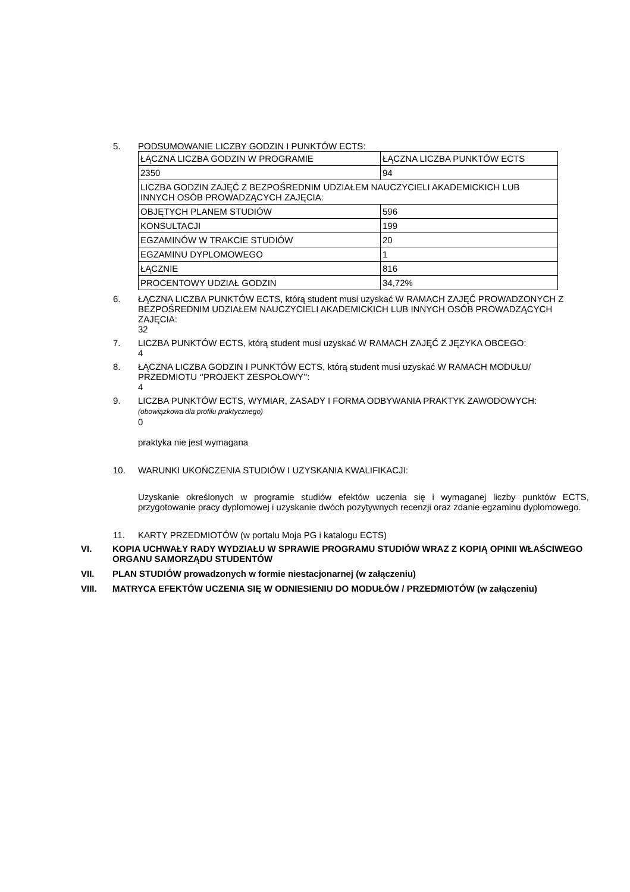5. PODSUMOWANIE LICZBY GODZIN I PUNKTÓW ECTS:
| ŁĄCZNA LICZBA GODZIN W PROGRAMIE | ŁĄCZNA LICZBA PUNKTÓW ECTS |
| 2350 | 94 |
| LICZBA GODZIN ZAJĘĆ Z BEZPOŚREDNIM UDZIAŁEM NAUCZYCIELI AKADEMICKICH LUB INNYCH OSÓB PROWADZĄCYCH ZAJĘCIA: | |
| OBJĘTYCH PLANEM STUDIÓW | 596 |
| KONSULTACJI | 199 |
| EGZAMINÓW W TRAKCIE STUDIÓW | 20 |
| EGZAMINU DYPLOMOWEGO | 1 |
| ŁĄCZNIE | 816 |
| PROCENTOWY UDZIAŁ GODZIN | 34,72% |
6. ŁĄCZNA LICZBA PUNKTÓW ECTS, którą student musi uzyskać W RAMACH ZAJĘĆ PROWADZONYCH Z BEZPOŚREDNIM UDZIAŁEM NAUCZYCIELI AKADEMICKICH LUB INNYCH OSÓB PROWADZĄCYCH ZAJĘCIA:
32
7. LICZBA PUNKTÓW ECTS, którą student musi uzyskać W RAMACH ZAJĘĆ Z JĘZYKA OBCEGO:
4
8. ŁĄCZNA LICZBA GODZIN I PUNKTÓW ECTS, którą student musi uzyskać W RAMACH MODUŁU/ PRZEDMIOTU ‘’PROJEKT ZESPOŁOWY’’:
4
9. LICZBA PUNKTÓW ECTS, WYMIAR, ZASADY I FORMA ODBYWANIA PRAKTYK ZAWODOWYCH:
(obowiązkowa dla profilu praktycznego)
0
praktyka nie jest wymagana
10. WARUNKI UKOŃCZENIA STUDIÓW I UZYSKANIA KWALIFIKACJI:
Uzyskanie określonych w programie studiów efektów uczenia się i wymaganej liczby punktów ECTS, przygotowanie pracy dyplomowej i uzyskanie dwóch pozytywnych recenzji oraz zdanie egzaminu dyplomowego.
11. KARTY PRZEDMIOTÓW (w portalu Moja PG i katalogu ECTS)
VI. KOPIA UCHWAŁY RADY WYDZIAŁU W SPRAWIE PROGRAMU STUDIÓW WRAZ Z KOPIĄ OPINII WŁAŚCIWEGO ORGANU SAMORZĄDU STUDENTÓW
VII. PLAN STUDIÓW prowadzonych w formie niestacjonarnej (w załączeniu)
VIII. MATRYCA EFEKTÓW UCZENIA SIĘ W ODNIESIENIU DO MODUŁÓW / PRZEDMIOTÓW (w załączeniu)